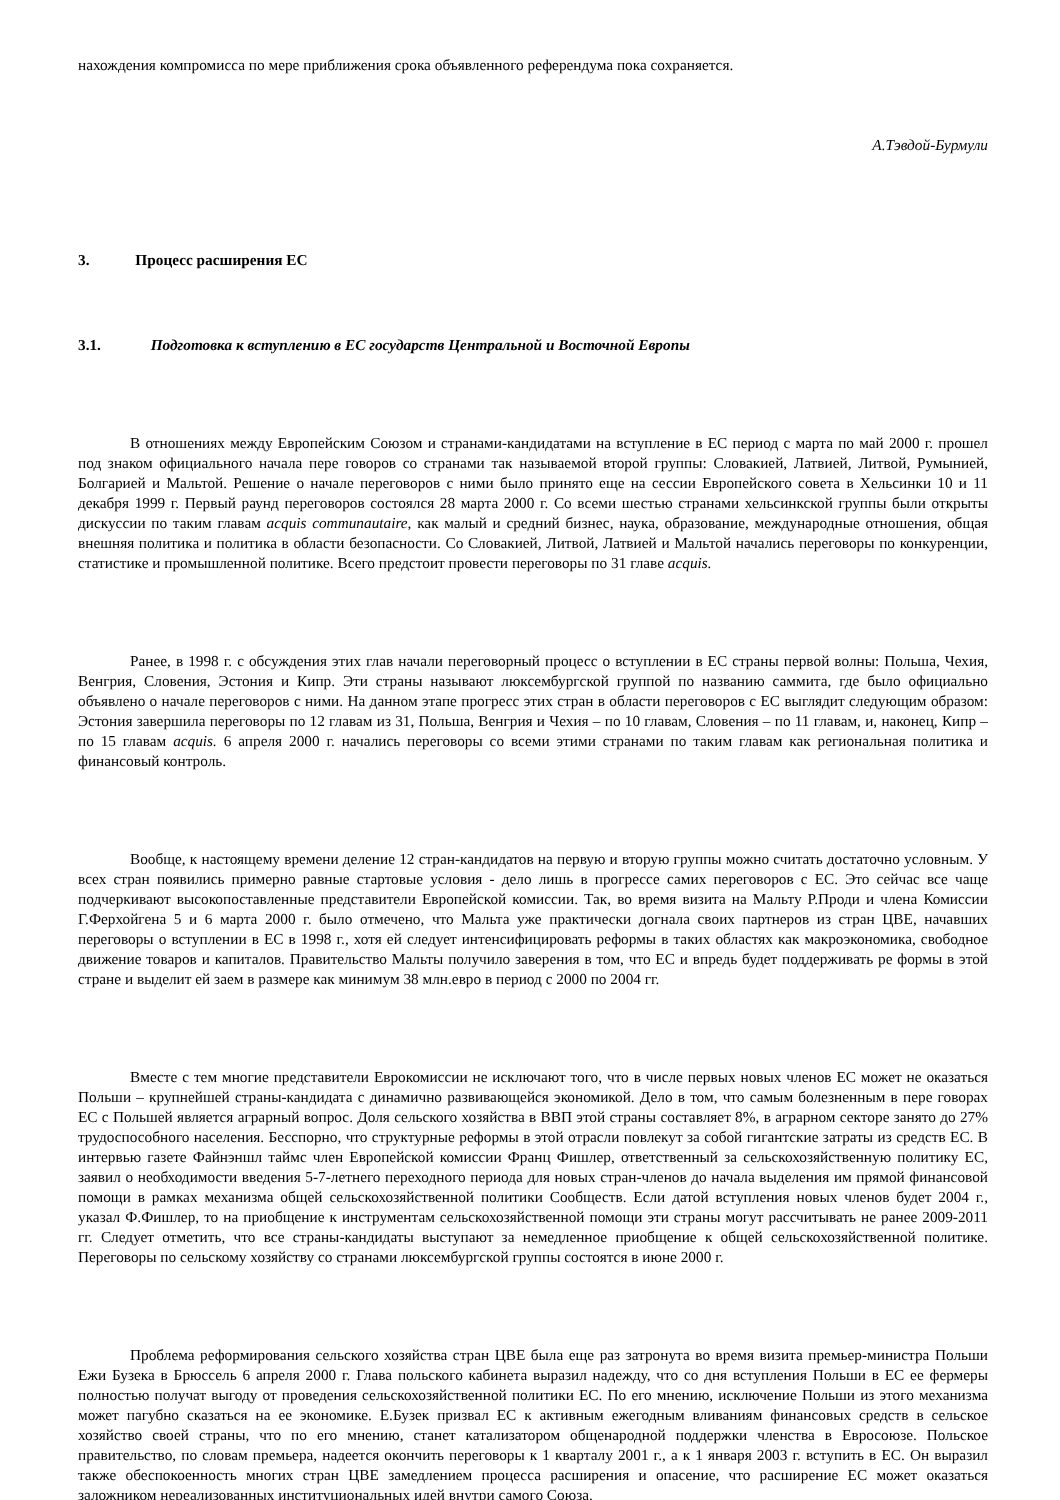нахождения компромисса по мере приближения срока объявленного референдума пока сохраняется.
А.Тэвдой-Бурмули
3. Процесс расширения ЕС
3.1. Подготовка к вступлению в ЕС государств Центральной и Восточной Европы
В отношениях между Европейским Союзом и странами-кандидатами на вступление в ЕС период с марта по май 2000 г. прошел под знаком официального начала пере говоров со странами так называемой второй группы: Словакией, Латвией, Литвой, Румынией, Болгарией и Мальтой. Решение о начале переговоров с ними было принято еще на сессии Европейского совета в Хельсинки 10 и 11 декабря 1999 г. Первый раунд переговоров состоялся 28 марта 2000 г. Со всеми шестью странами хельсинкской группы были открыты дискуссии по таким главам acquis communautaire, как малый и средний бизнес, наука, образование, международные отношения, общая внешняя политика и политика в области безопасности. Со Словакией, Литвой, Латвией и Мальтой начались переговоры по конкуренции, статистике и промышленной политике. Всего предстоит провести переговоры по 31 главе acquis.
Ранее, в 1998 г. с обсуждения этих глав начали переговорный процесс о вступлении в ЕС страны первой волны: Польша, Чехия, Венгрия, Словения, Эстония и Кипр. Эти страны называют люксембургской группой по названию саммита, где было официально объявлено о начале переговоров с ними. На данном этапе прогресс этих стран в области переговоров с ЕС выглядит следующим образом: Эстония завершила переговоры по 12 главам из 31, Польша, Венгрия и Чехия – по 10 главам, Словения – по 11 главам, и, наконец, Кипр – по 15 главам acquis. 6 апреля 2000 г. начались переговоры со всеми этими странами по таким главам как региональная политика и финансовый контроль.
Вообще, к настоящему времени деление 12 стран-кандидатов на первую и вторую группы можно считать достаточно условным. У всех стран появились примерно равные стартовые условия - дело лишь в прогрессе самих переговоров с ЕС. Это сейчас все чаще подчеркивают высокопоставленные представители Европейской комиссии. Так, во время визита на Мальту Р.Проди и члена Комиссии Г.Ферхойгена 5 и 6 марта 2000 г. было отмечено, что Мальта уже практически догнала своих партнеров из стран ЦВЕ, начавших переговоры о вступлении в ЕС в 1998 г., хотя ей следует интенсифицировать реформы в таких областях как макроэкономика, свободное движение товаров и капиталов. Правительство Мальты получило заверения в том, что ЕС и впредь будет поддерживать ре формы в этой стране и выделит ей заем в размере как минимум 38 млн.евро в период с 2000 по 2004 гг.
Вместе с тем многие представители Еврокомиссии не исключают того, что в числе первых новых членов ЕС может не оказаться Польши – крупнейшей страны-кандидата с динамично развивающейся экономикой. Дело в том, что самым болезненным в пере говорах ЕС с Польшей является аграрный вопрос. Доля сельского хозяйства в ВВП этой страны составляет 8%, в аграрном секторе занято до 27% трудоспособного населения. Бесспорно, что структурные реформы в этой отрасли повлекут за собой гигантские затраты из средств ЕС. В интервью газете Файнэншл таймс член Европейской комиссии Франц Фишлер, ответственный за сельскохозяйственную политику ЕС, заявил о необходимости введения 5-7-летнего переходного периода для новых стран-членов до начала выделения им прямой финансовой помощи в рамках механизма общей сельскохозяйственной политики Сообществ. Если датой вступления новых членов будет 2004 г., указал Ф.Фишлер, то на приобщение к инструментам сельскохозяйственной помощи эти страны могут рассчитывать не ранее 2009-2011 гг. Следует отметить, что все страны-кандидаты выступают за немедленное приобщение к общей сельскохозяйственной политике. Переговоры по сельскому хозяйству со странами люксембургской группы состоятся в июне 2000 г.
Проблема реформирования сельского хозяйства стран ЦВЕ была еще раз затронута во время визита премьер-министра Польши Ежи Бузека в Брюссель 6 апреля 2000 г. Глава польского кабинета выразил надежду, что со дня вступления Польши в ЕС ее фермеры полностью получат выгоду от проведения сельскохозяйственной политики ЕС. По его мнению, исключение Польши из этого механизма может пагубно сказаться на ее экономике. Е.Бузек призвал ЕС к активным ежегодным вливаниям финансовых средств в сельское хозяйство своей страны, что по его мнению, станет катализатором общенародной поддержки членства в Евросоюзе. Польское правительство, по словам премьера, надеется окончить переговоры к 1 кварталу 2001 г., а к 1 января 2003 г. вступить в ЕС. Он выразил также обеспокоенность многих стран ЦВЕ замедлением процесса расширения и опасение, что расширение ЕС может оказаться заложником нереализованных институциональных идей внутри самого Союза.